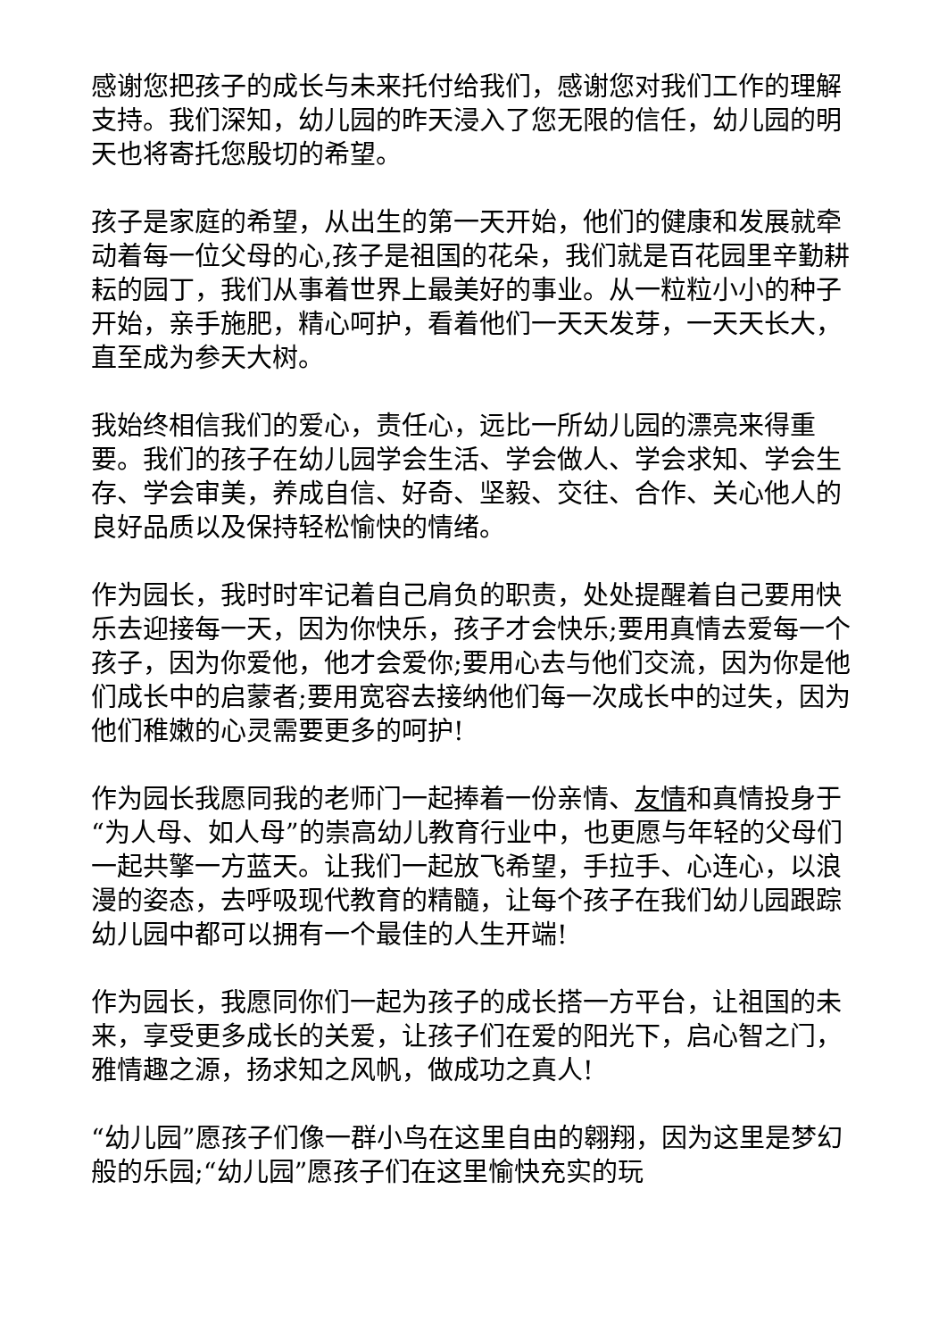感谢您把孩子的成长与未来托付给我们，感谢您对我们工作的理解支持。我们深知，幼儿园的昨天浸入了您无限的信任，幼儿园的明天也将寄托您殷切的希望。
孩子是家庭的希望，从出生的第一天开始，他们的健康和发展就牵动着每一位父母的心,孩子是祖国的花朵，我们就是百花园里辛勤耕耘的园丁，我们从事着世界上最美好的事业。从一粒粒小小的种子开始，亲手施肥，精心呵护，看着他们一天天发芽，一天天长大，直至成为参天大树。
我始终相信我们的爱心，责任心，远比一所幼儿园的漂亮来得重要。我们的孩子在幼儿园学会生活、学会做人、学会求知、学会生存、学会审美，养成自信、好奇、坚毅、交往、合作、关心他人的良好品质以及保持轻松愉快的情绪。
作为园长，我时时牢记着自己肩负的职责，处处提醒着自己要用快乐去迎接每一天，因为你快乐，孩子才会快乐;要用真情去爱每一个孩子，因为你爱他，他才会爱你;要用心去与他们交流，因为你是他们成长中的启蒙者;要用宽容去接纳他们每一次成长中的过失，因为他们稚嫩的心灵需要更多的呵护!
作为园长我愿同我的老师门一起捧着一份亲情、友情和真情投身于“为人母、如人母”的崇高幼儿教育行业中，也更愿与年轻的父母们一起共擎一方蓝天。让我们一起放飞希望，手拉手、心连心，以浪漫的姿态，去呼吸现代教育的精髓，让每个孩子在我们幼儿园跟踪幼儿园中都可以拥有一个最佳的人生开端!
作为园长，我愿同你们一起为孩子的成长搭一方平台，让祖国的未来，享受更多成长的关爱，让孩子们在爱的阳光下，启心智之门，雅情趣之源，扬求知之风帆，做成功之真人!
“幼儿园”愿孩子们像一群小鸟在这里自由的翱翔，因为这里是梦幻般的乐园;“幼儿园”愿孩子们在这里愉快充实的玩